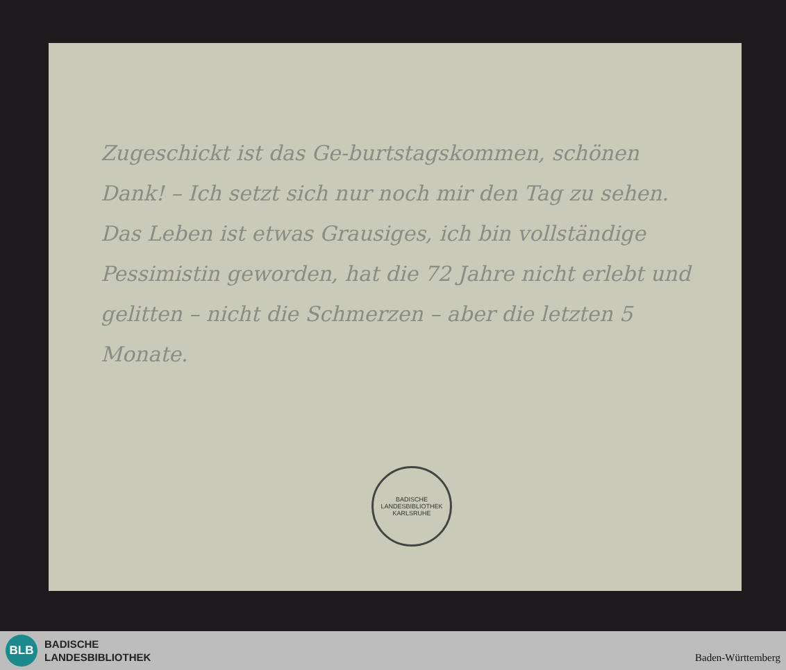Zugeschickt ist das Ge-burtstagskommen, schönen Dank! – Ich setzt sich nur noch mir den Tag zu sehen. Das Leben ist etwas Grausiges, ich bin vollständige Pessimistin geworden, hat die 72 Jahre nicht erlebt und gelitten – nicht die Schmerzen – aber die letzten 5 Monate.
BADISCHE LANDESBIBLIOTHEK
KARLSRUHE
BLB
BADISCHE
LANDESBIBLIOTHEK
Baden-Württemberg